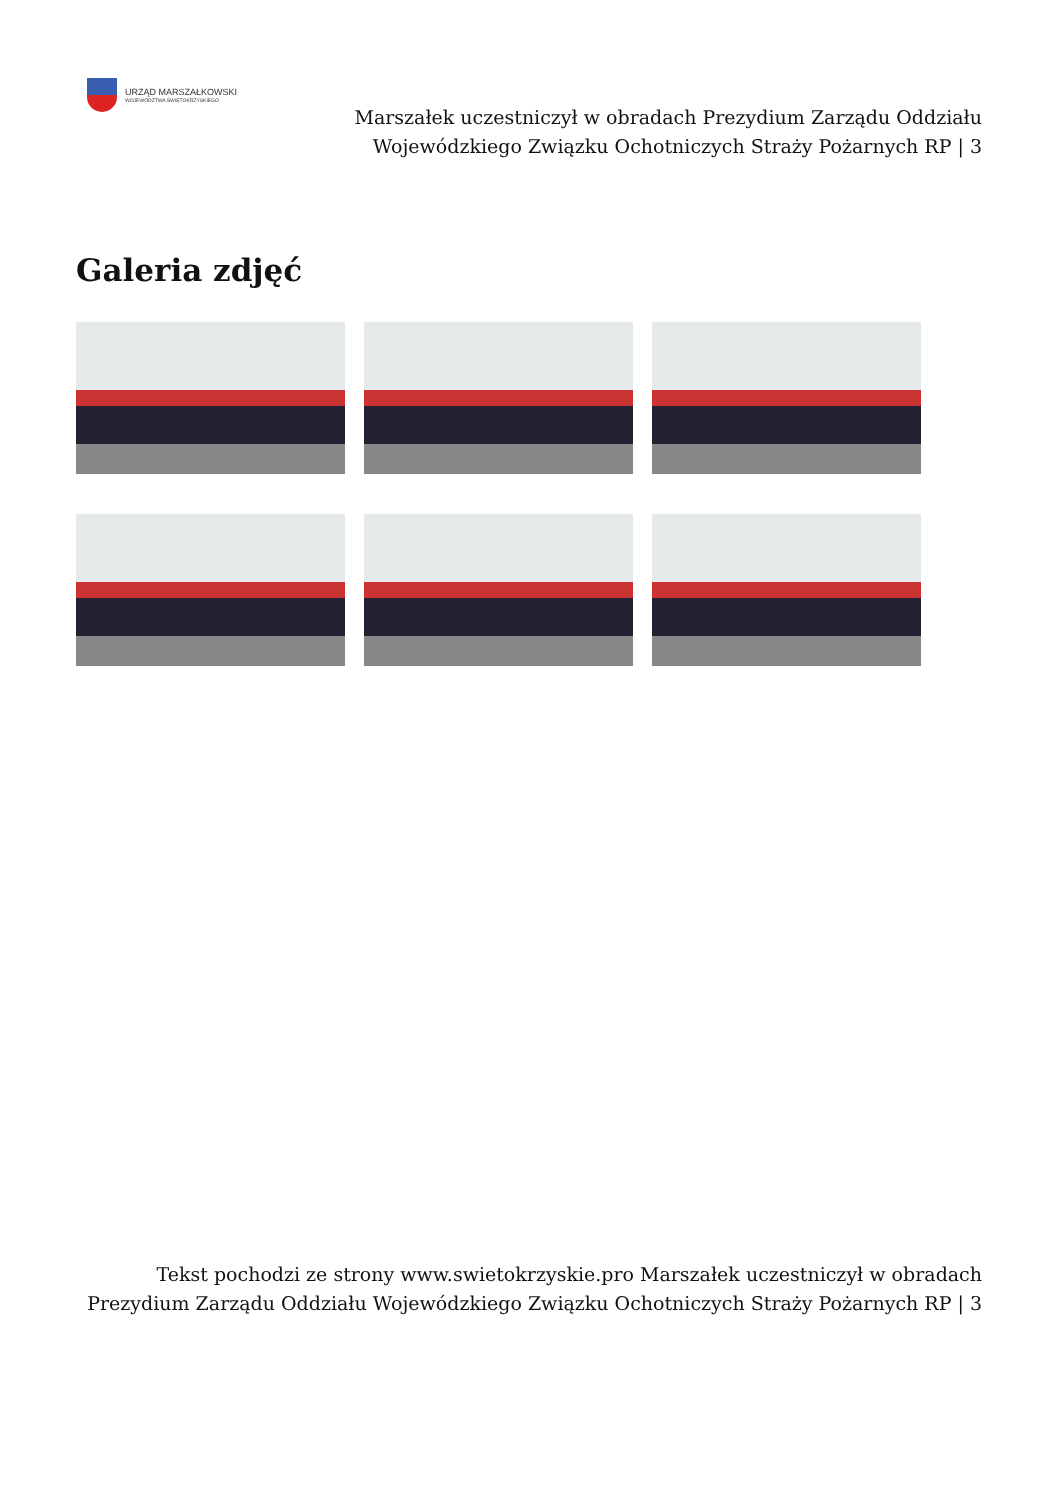URZĄD MARSZAŁKOWSKI
WOJEWÓDZTWA ŚWIĘTOKRZYSKIEGO
Marszałek uczestniczył w obradach Prezydium Zarządu Oddziału Wojewódzkiego Związku Ochotniczych Straży Pożarnych RP | 3
Galeria zdjęć
Tekst pochodzi ze strony www.swietokrzyskie.pro Marszałek uczestniczył w obradach Prezydium Zarządu Oddziału Wojewódzkiego Związku Ochotniczych Straży Pożarnych RP | 3